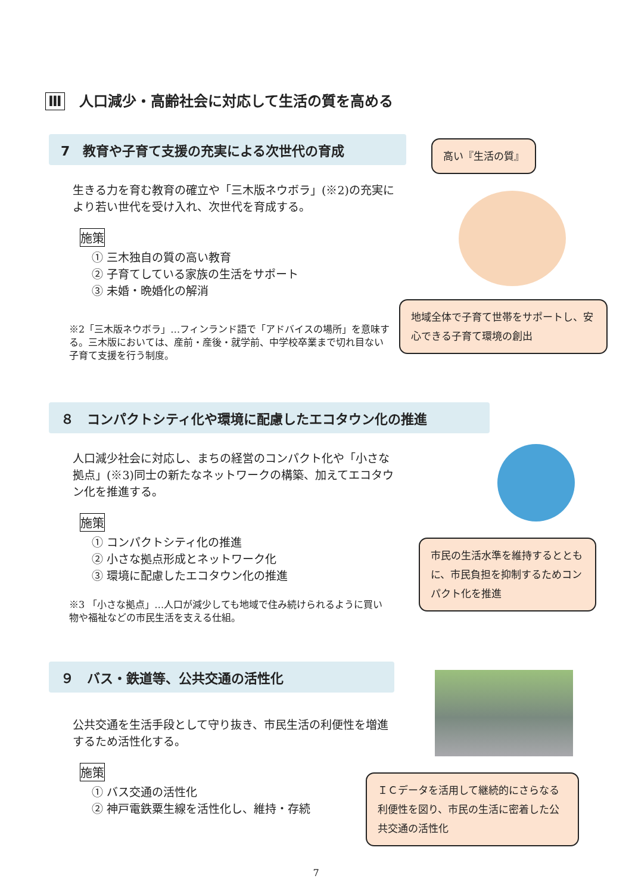Ⅲ 人口減少・高齢社会に対応して生活の質を高める
7　教育や子育て支援の充実による次世代の育成
生きる力を育む教育の確立や「三木版ネウボラ」(※2)の充実により若い世代を受け入れ、次世代を育成する。
施策
① 三木独自の質の高い教育
② 子育てしている家族の生活をサポート
③ 未婚・晩婚化の解消
※2「三木版ネウボラ」…フィンランド語で「アドバイスの場所」を意味する。三木版においては、産前・産後・就学前、中学校卒業まで切れ目ない子育て支援を行う制度。
高い『生活の質』
地域全体で子育て世帯をサポートし、安心できる子育て環境の創出
８　コンパクトシティ化や環境に配慮したエコタウン化の推進
人口減少社会に対応し、まちの経営のコンパクト化や「小さな拠点」(※3)同士の新たなネットワークの構築、加えてエコタウン化を推進する。
施策
① コンパクトシティ化の推進
② 小さな拠点形成とネットワーク化
③ 環境に配慮したエコタウン化の推進
※3 「小さな拠点」…人口が減少しても地域で住み続けられるように買い物や福祉などの市民生活を支える仕組。
市民の生活水準を維持するとともに、市民負担を抑制するためコンパクト化を推進
９　バス・鉄道等、公共交通の活性化
公共交通を生活手段として守り抜き、市民生活の利便性を増進するため活性化する。
施策
① バス交通の活性化
② 神戸電鉄粟生線を活性化し、維持・存続
ＩＣデータを活用して継続的にさらなる利便性を図り、市民の生活に密着した公共交通の活性化
7